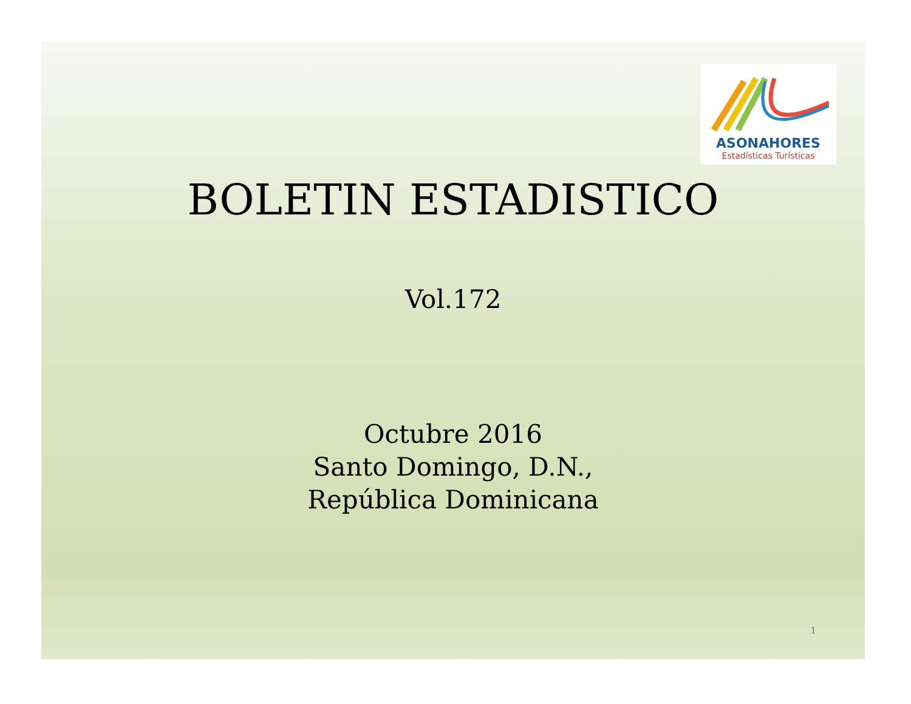ASONAHORES
Estadísticas Turísticas
BOLETIN ESTADISTICO
Vol.172
Octubre 2016
Santo Domingo, D.N.,
República Dominicana
1